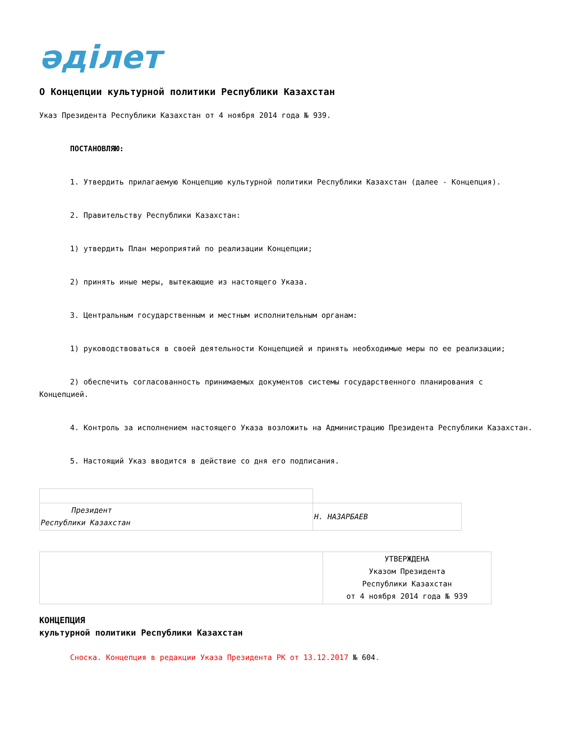әділет
О Концепции культурной политики Республики Казахстан
Указ Президента Республики Казахстан от 4 ноября 2014 года № 939.
ПОСТАНОВЛЯЮ:
1. Утвердить прилагаемую Концепцию культурной политики Республики Казахстан (далее - Концепция).
2. Правительству Республики Казахстан:
1) утвердить План мероприятий по реализации Концепции;
2) принять иные меры, вытекающие из настоящего Указа.
3. Центральным государственным и местным исполнительным органам:
1) руководствоваться в своей деятельности Концепцией и принять необходимые меры по ее реализации;
2) обеспечить согласованность принимаемых документов системы государственного планирования с Концепцией.
4. Контроль за исполнением настоящего Указа возложить на Администрацию Президента Республики Казахстан.
5. Настоящий Указ вводится в действие со дня его подписания.
| Президент Республики Казахстан | Н. НАЗАРБАЕВ |
| | УТВЕРЖДЕНА Указом Президента Республики Казахстан от 4 ноября 2014 года № 939 |
КОНЦЕПЦИЯ
культурной политики Республики Казахстан
Сноска. Концепция в редакции Указа Президента РК от 13.12.2017 № 604.